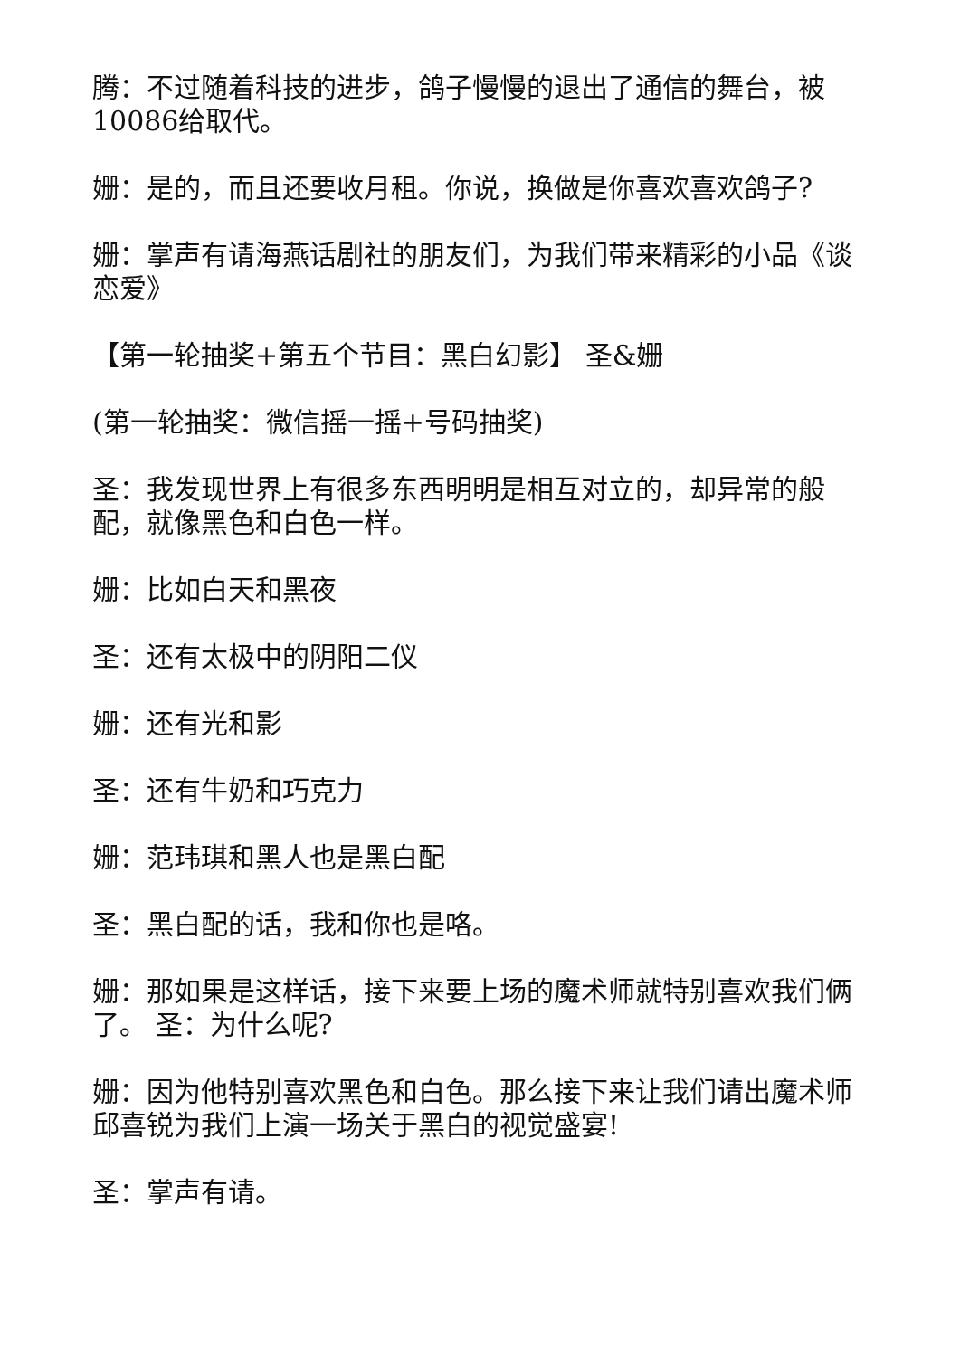腾：不过随着科技的进步，鸽子慢慢的退出了通信的舞台，被10086给取代。
姗：是的，而且还要收月租。你说，换做是你喜欢喜欢鸽子?
姗：掌声有请海燕话剧社的朋友们，为我们带来精彩的小品《谈恋爱》
【第一轮抽奖+第五个节目：黑白幻影】 圣&姗
(第一轮抽奖：微信摇一摇+号码抽奖)
圣：我发现世界上有很多东西明明是相互对立的，却异常的般配，就像黑色和白色一样。
姗：比如白天和黑夜
圣：还有太极中的阴阳二仪
姗：还有光和影
圣：还有牛奶和巧克力
姗：范玮琪和黑人也是黑白配
圣：黑白配的话，我和你也是咯。
姗：那如果是这样话，接下来要上场的魔术师就特别喜欢我们俩了。 圣：为什么呢?
姗：因为他特别喜欢黑色和白色。那么接下来让我们请出魔术师邱喜锐为我们上演一场关于黑白的视觉盛宴!
圣：掌声有请。